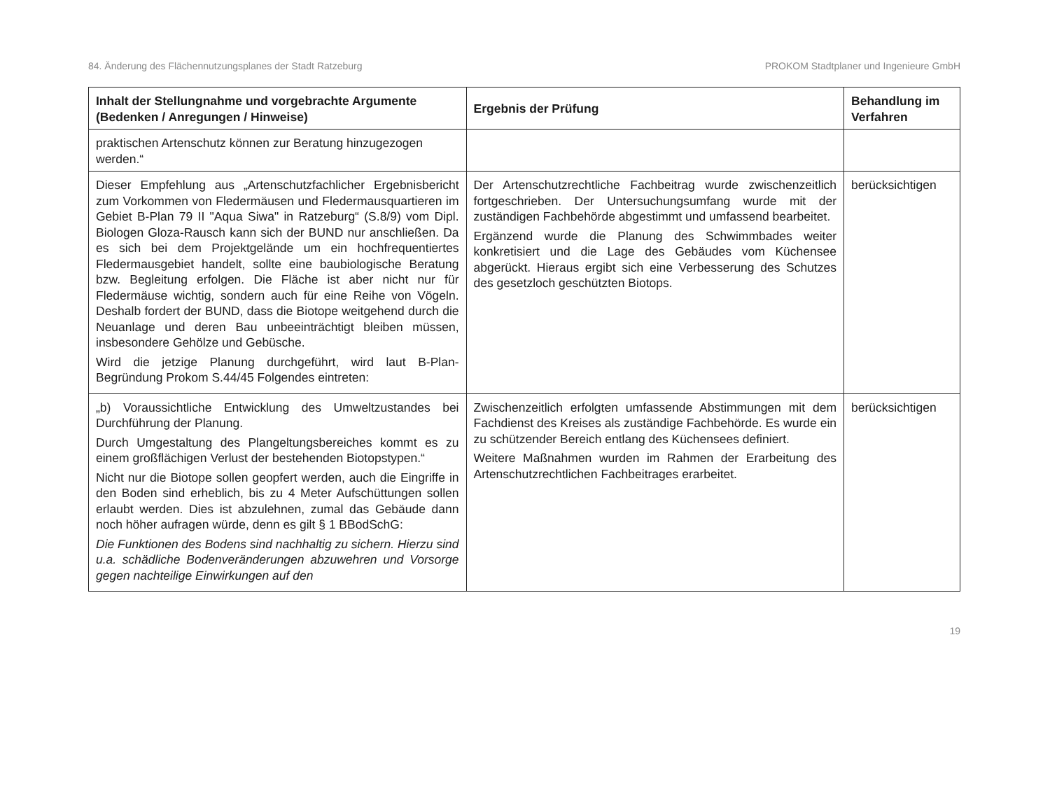84. Änderung des Flächennutzungsplanes der Stadt Ratzeburg PROKOM Stadtplaner und Ingenieure GmbH
| Inhalt der Stellungnahme und vorgebrachte Argumente (Bedenken / Anregungen / Hinweise) | Ergebnis der Prüfung | Behandlung im Verfahren |
| --- | --- | --- |
| praktischen Artenschutz können zur Beratung hinzugezogen werden.“ | | |
| Dieser Empfehlung aus „Artenschutzfachlicher Ergebnisbericht zum Vorkommen von Fledermäusen und Fledermausquartieren im Gebiet B-Plan 79 II "Aqua Siwa" in Ratzeburg“ (S.8/9) vom Dipl. Biologen Gloza-Rausch kann sich der BUND nur anschließen. Da es sich bei dem Projektgelände um ein hochfrequentiertes Fledermausgebiet handelt, sollte eine baubiologische Beratung bzw. Begleitung erfolgen. Die Fläche ist aber nicht nur für Fledermäuse wichtig, sondern auch für eine Reihe von Vögeln. Deshalb fordert der BUND, dass die Biotope weitgehend durch die Neuanlage und deren Bau unbeeinträchtigt bleiben müssen, insbesondere Gehölze und Gebüsche. Wird die jetzige Planung durchgeführt, wird laut B-Plan-Begründung Prokom S.44/45 Folgendes eintreten: | Der Artenschutzrechtliche Fachbeitrag wurde zwischenzeitlich fortgeschrieben. Der Untersuchungsumfang wurde mit der zuständigen Fachbehörde abgestimmt und umfassend bearbeitet. Ergänzend wurde die Planung des Schwimmbades weiter konkretisiert und die Lage des Gebäudes vom Küchensee abgerückt. Hieraus ergibt sich eine Verbesserung des Schutzes des gesetzloch geschützten Biotops. | berücksichtigen |
| „b) Voraussichtliche Entwicklung des Umweltzustandes bei Durchführung der Planung. Durch Umgestaltung des Plangeltungsbereiches kommt es zu einem großflächigen Verlust der bestehenden Biotopstypen.“ Nicht nur die Biotope sollen geopfert werden, auch die Eingriffe in den Boden sind erheblich, bis zu 4 Meter Aufschüttungen sollen erlaubt werden. Dies ist abzulehnen, zumal das Gebäude dann noch höher aufragen würde, denn es gilt § 1 BBodSchG: Die Funktionen des Bodens sind nachhaltig zu sichern. Hierzu sind u.a. schädliche Bodenveränderungen abzuwehren und Vorsorge gegen nachteilige Einwirkungen auf den | Zwischenzeitlich erfolgten umfassende Abstimmungen mit dem Fachdienst des Kreises als zuständige Fachbehörde. Es wurde ein zu schützender Bereich entlang des Küchensees definiert. Weitere Maßnahmen wurden im Rahmen der Erarbeitung des Artenschutzrechtlichen Fachbeitrages erarbeitet. | berücksichtigen |
19